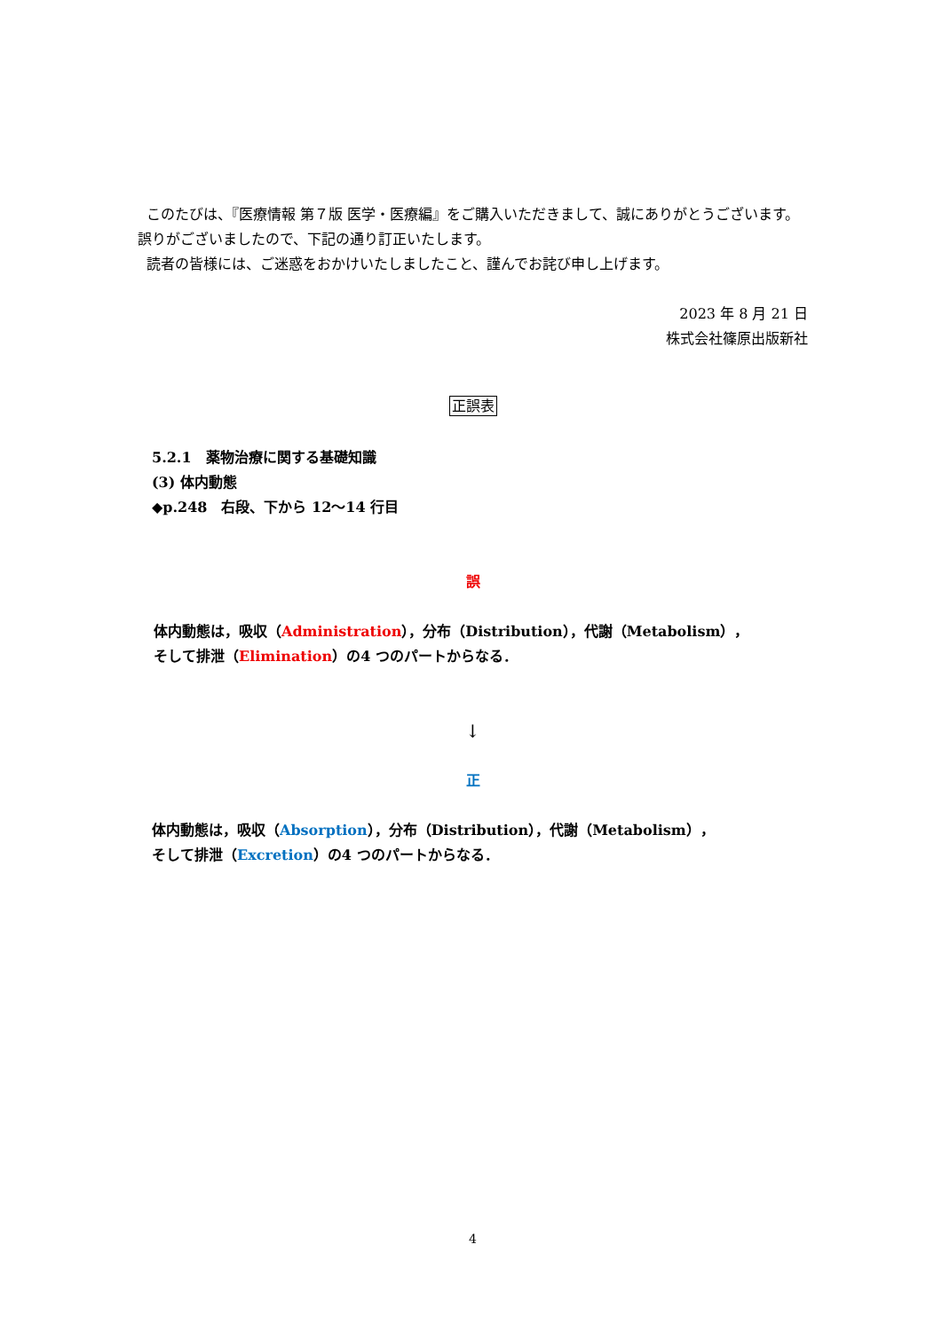このたびは、『医療情報 第７版 医学・医療編』をご購入いただきまして、誠にありがとうございます。 誤りがございましたので、下記の通り訂正いたします。
読者の皆様には、ご迷惑をおかけいたしましたこと、謹んでお詫び申し上げます。
2023 年 8 月 21 日
株式会社篠原出版新社
正誤表
5.2.1　薬物治療に関する基礎知識
(3) 体内動態
◆p.248　右段、下から 12～14 行目
誤
体内動態は，吸収（Administration），分布（Distribution），代謝（Metabolism），
そして排泄（Elimination）の4 つのパートからなる．
↓
正
体内動態は，吸収（Absorption），分布（Distribution），代謝（Metabolism），
そして排泄（Excretion）の4 つのパートからなる．
4